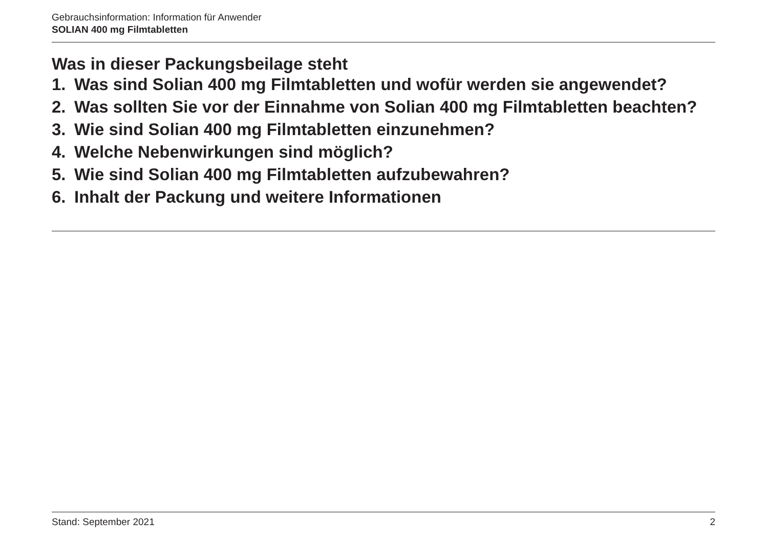Gebrauchsinformation: Information für Anwender
SOLIAN 400 mg Filmtabletten
Was in dieser Packungsbeilage steht
1. Was sind Solian 400 mg Filmtabletten und wofür werden sie angewendet?
2. Was sollten Sie vor der Einnahme von Solian 400 mg Filmtabletten beachten?
3. Wie sind Solian 400 mg Filmtabletten einzunehmen?
4. Welche Nebenwirkungen sind möglich?
5. Wie sind Solian 400 mg Filmtabletten aufzubewahren?
6. Inhalt der Packung und weitere Informationen
Stand: September 2021 2